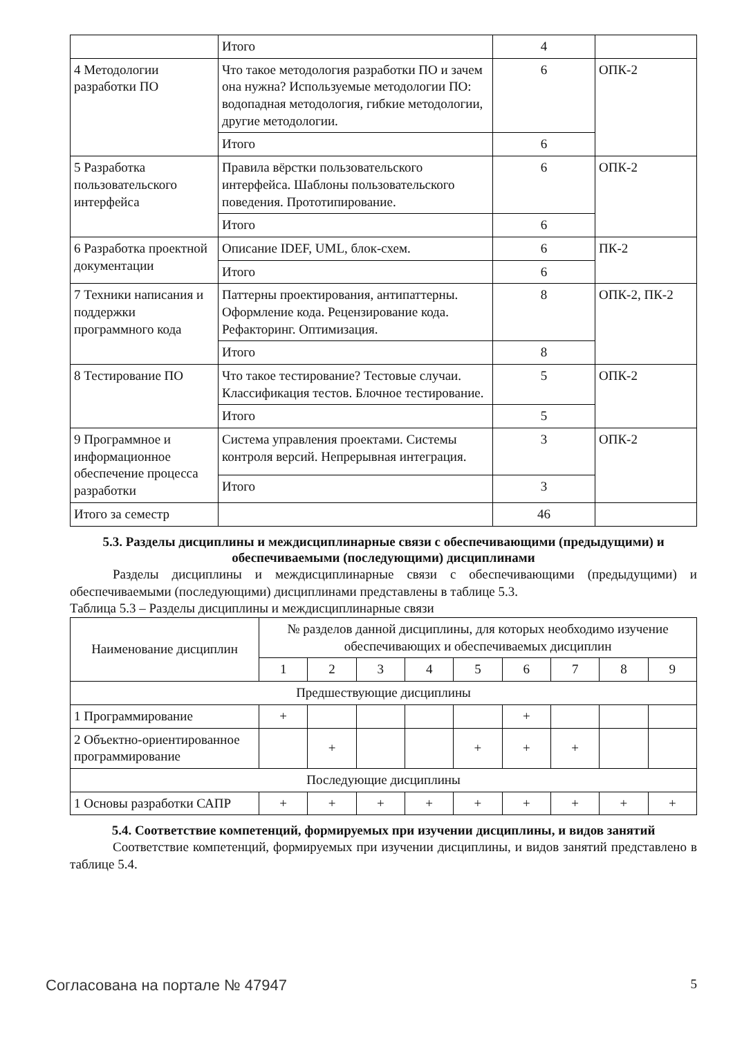| | Итого | 4 | |
| 4 Методологии разработки ПО | Что такое методология разработки ПО и зачем она нужна? Используемые методологии ПО: водопадная методология, гибкие методологии, другие методологии. | 6 | ОПК-2 |
| | Итого | 6 | |
| 5 Разработка пользовательского интерфейса | Правила вёрстки пользовательского интерфейса. Шаблоны пользовательского поведения. Прототипирование. | 6 | ОПК-2 |
| | Итого | 6 | |
| 6 Разработка проектной документации | Описание IDEF, UML, блок-схем. | 6 | ПК-2 |
| | Итого | 6 | |
| 7 Техники написания и поддержки программного кода | Паттерны проектирования, антипаттерны. Оформление кода. Рецензирование кода. Рефакторинг. Оптимизация. | 8 | ОПК-2, ПК-2 |
| | Итого | 8 | |
| 8 Тестирование ПО | Что такое тестирование? Тестовые случаи. Классификация тестов. Блочное тестирование. | 5 | ОПК-2 |
| | Итого | 5 | |
| 9 Программное и информационное обеспечение процесса разработки | Система управления проектами. Системы контроля версий. Непрерывная интеграция. | 3 | ОПК-2 |
| | Итого | 3 | |
| Итого за семестр | | 46 | |
5.3. Разделы дисциплины и междисциплинарные связи с обеспечивающими (предыдущими) и обеспечиваемыми (последующими) дисциплинами
Разделы дисциплины и междисциплинарные связи с обеспечивающими (предыдущими) и обеспечиваемыми (последующими) дисциплинами представлены в таблице 5.3.
Таблица 5.3 – Разделы дисциплины и междисциплинарные связи
| Наименование дисциплин | № разделов данной дисциплины, для которых необходимо изучение обеспечивающих и обеспечиваемых дисциплин | | | | | | | | |
| --- | --- | --- | --- | --- | --- | --- | --- | --- | --- |
| | 1 | 2 | 3 | 4 | 5 | 6 | 7 | 8 | 9 |
| Предшествующие дисциплины | | | | | | | | | |
| 1 Программирование | + | | | | | + | | | |
| 2 Объектно-ориентированное программирование | | + | | | + | + | + | | |
| Последующие дисциплины | | | | | | | | | |
| 1 Основы разработки САПР | + | + | + | + | + | + | + | + | + |
5.4. Соответствие компетенций, формируемых при изучении дисциплины, и видов занятий
Соответствие компетенций, формируемых при изучении дисциплины, и видов занятий представлено в таблице 5.4.
Согласована на портале № 47947 5